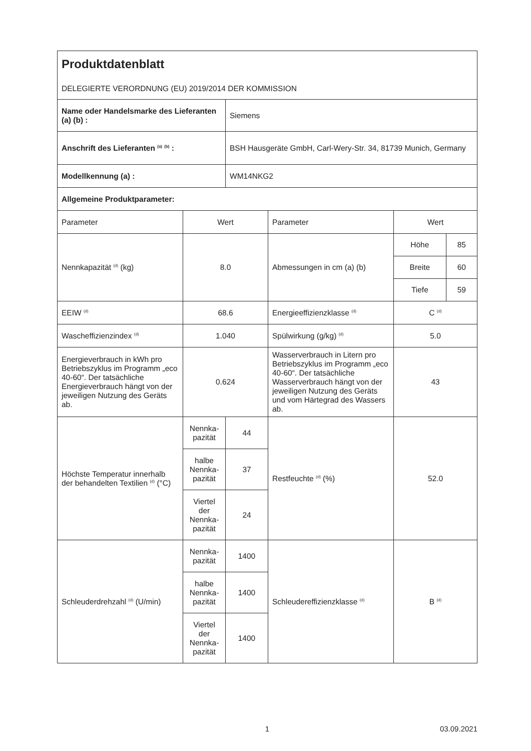| Produktdatenblatt DELEGIERTE VERORDNUNG (EU) 2019/2014 DER KOMMISSION | | | | | |
| Name oder Handelsmarke des Lieferanten (a) (b) : | | Siemens | | | |
| Anschrift des Lieferanten <sup>(a)</sup> <sup>(b)</sup> : | | BSH Hausgeräte GmbH, Carl-Wery-Str. 34, 81739 Munich, Germany | | | |
| Modellkennung (a) : | | WM14NKG2 | | | |
| Allgemeine Produktparameter: | | | | | |
| Parameter | Wert | | Parameter | Wert | |
| Nennkapazität <sup>(d)</sup> (kg) | 8.0 | | Abmessungen in cm (a) (b) | Höhe | 85 |
| | | | | Breite | 60 |
| | | | | Tiefe | 59 |
| EEIW <sup>(d)</sup> | 68.6 | | Energieeffizienzklasse <sup>(d)</sup> | C <sup>(d)</sup> | |
| Wascheffizienzindex <sup>(d)</sup> | 1.040 | | Spülwirkung (g/kg) <sup>(d)</sup> | 5.0 | |
| Energieverbrauch in kWh pro Betriebszyklus im Programm „eco 40-60“. Der tatsächliche Energieverbrauch hängt von der jeweiligen Nutzung des Geräts ab. | 0.624 | | Wasserverbrauch in Litern pro Betriebszyklus im Programm „eco 40-60“. Der tatsächliche Wasserverbrauch hängt von der jeweiligen Nutzung des Geräts und vom Härtegrad des Wassers ab. | 43 | |
| Höchste Temperatur innerhalb der behandelten Textilien <sup>(d)</sup> (°C) | Nennka-pazität | 44 | Restfeuchte <sup>(d)</sup> (%) | 52.0 | |
| | halbe Nennka-pazität | 37 | | | |
| | Viertel der Nennka-pazität | 24 | | | |
| Schleuderdrehzahl <sup>(d)</sup> (U/min) | Nennka-pazität | 1400 | Schleudereffizienzklasse <sup>(d)</sup> | B <sup>(d)</sup> | |
| | halbe Nennka-pazität | 1400 | | | |
| | Viertel der Nennka-pazität | 1400 | | | |
1 03.09.2021